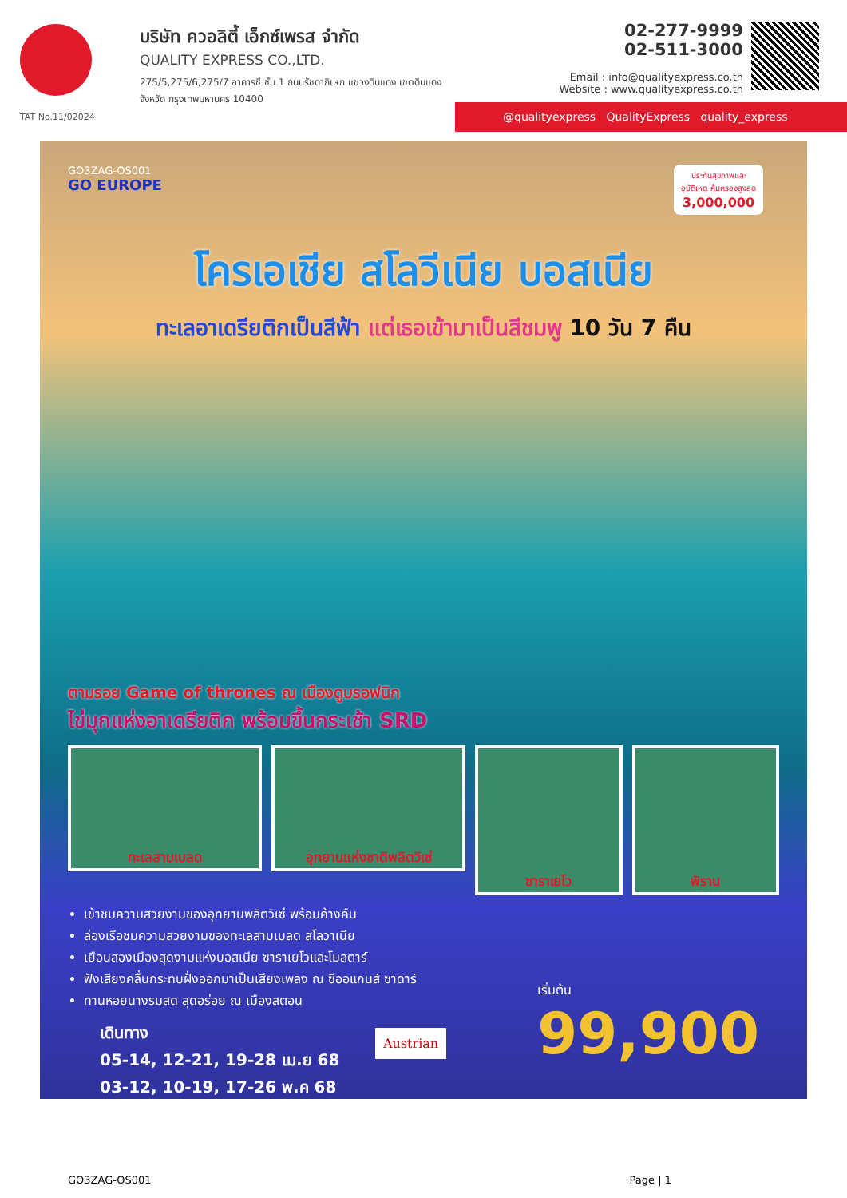TAT No.11/02024
บริษัท ควอลิตี้ เอ็กซ์เพรส จำกัด
QUALITY EXPRESS CO.,LTD.
275/5,275/6,275/7 อาคารซี ชั้น 1 ถนนรัชดาภิเษก แขวงดินแดง เขตดินแดง
จังหวัด กรุงเทพมหานคร 10400
02-277-9999
02-511-3000
Email : info@qualityexpress.co.th
Website : www.qualityexpress.co.th
@qualityexpress QualityExpress quality_express
GO3ZAG-OS001
GO EUROPE
ประกันสุขภาพและอุบัติเหตุ คุ้มครองสูงสุด 3,000,000
โครเอเชีย สโลวีเนีย บอสเนีย
ทะเลอาเดรียติกเป็นสีฟ้า แต่เธอเข้ามาเป็นสีชมพู 10 วัน 7 คืน
ตามรอย Game of thrones ณ เมืองดูบรอฟนิก
ไข่มุกแห่งอาเดรียติก พร้อมขึ้นกระเช้า SRD
ทะเลสาบเบลด อุทยานแห่งชาติพลิตวิเซ่
ซาราเยโว พิราน
เข้าชมความสวยงามของอุทยานพลิตวิเซ่ พร้อมค้างคืน
ล่องเรือชมความสวยงามของทะเลสาบเบลด สโลวาเนีย
เยือนสองเมืองสุดงามแห่งบอสเนีย ซาราเยโวและโมสตาร์
ฟังเสียงคลื่นกระทบฝั่งออกมาเป็นเสียงเพลง ณ ซีออแกนส์ ซาดาร์
ทานหอยนางรมสด สุดอร่อย ณ เมืองสตอน
เดินทาง
05-14, 12-21, 19-28 เม.ย 68
03-12, 10-19, 17-26 พ.ค 68
Austrian
เริ่มต้น
99,900
GO3ZAG-OS001 Page | 1